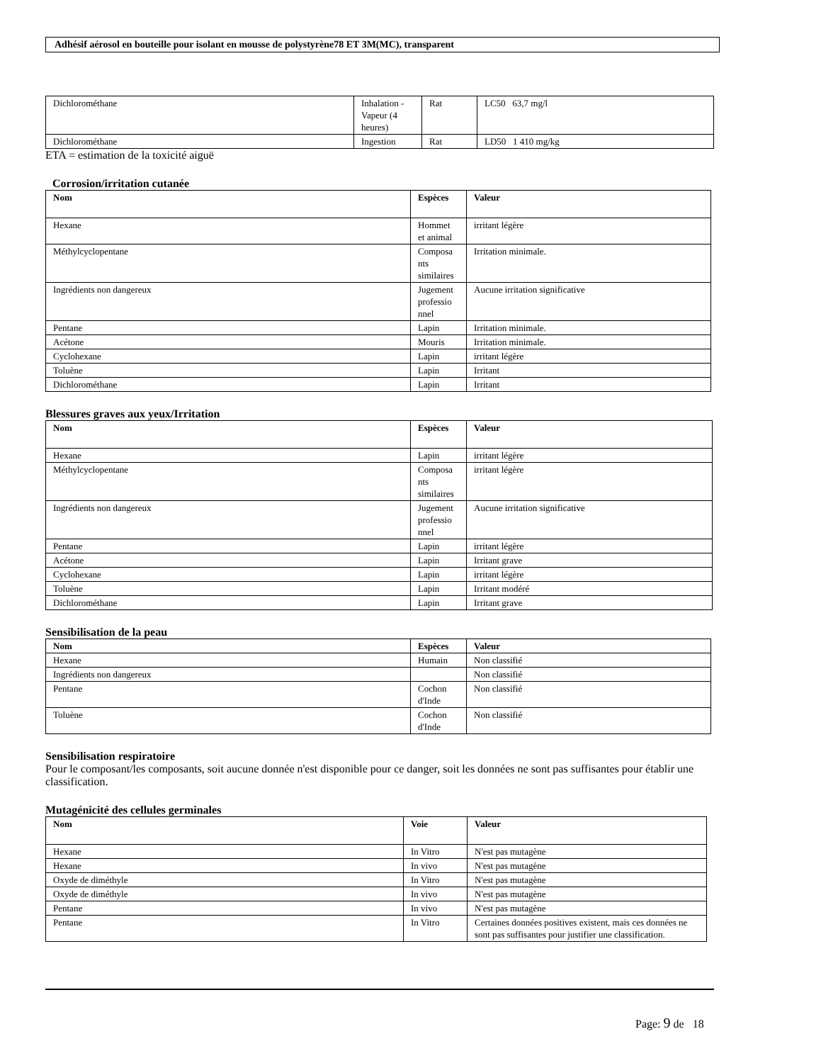Adhésif aérosol en bouteille pour isolant en mousse de polystyrène78 ET 3M(MC), transparent
| Dichlorométhane | Inhalation - Vapeur (4 heures) | Rat | LC50 63,7 mg/l |
| Dichlorométhane | Ingestion | Rat | LD50 1 410 mg/kg |
ETA = estimation de la toxicité aiguë
Corrosion/irritation cutanée
| Nom | Espèces | Valeur |
| --- | --- | --- |
| Hexane | Hommet et animal | irritant légère |
| Méthylcyclopentane | Composa nts similaires | Irritation minimale. |
| Ingrédients non dangereux | Jugement professio nnel | Aucune irritation significative |
| Pentane | Lapin | Irritation minimale. |
| Acétone | Mouris | Irritation minimale. |
| Cyclohexane | Lapin | irritant légère |
| Toluène | Lapin | Irritant |
| Dichlorométhane | Lapin | Irritant |
Blessures graves aux yeux/Irritation
| Nom | Espèces | Valeur |
| --- | --- | --- |
| Hexane | Lapin | irritant légère |
| Méthylcyclopentane | Composa nts similaires | irritant légère |
| Ingrédients non dangereux | Jugement professio nnel | Aucune irritation significative |
| Pentane | Lapin | irritant légère |
| Acétone | Lapin | Irritant grave |
| Cyclohexane | Lapin | irritant légère |
| Toluène | Lapin | Irritant modéré |
| Dichlorométhane | Lapin | Irritant grave |
Sensibilisation de la peau
| Nom | Espèces | Valeur |
| --- | --- | --- |
| Hexane | Humain | Non classifié |
| Ingrédients non dangereux | | Non classifié |
| Pentane | Cochon d'Inde | Non classifié |
| Toluène | Cochon d'Inde | Non classifié |
Sensibilisation respiratoire
Pour le composant/les composants, soit aucune donnée n'est disponible pour ce danger, soit les données ne sont pas suffisantes pour établir une classification.
Mutagénicité des cellules germinales
| Nom | Voie | Valeur |
| --- | --- | --- |
| Hexane | In Vitro | N'est pas mutagène |
| Hexane | In vivo | N'est pas mutagène |
| Oxyde de diméthyle | In Vitro | N'est pas mutagène |
| Oxyde de diméthyle | In vivo | N'est pas mutagène |
| Pentane | In vivo | N'est pas mutagène |
| Pentane | In Vitro | Certaines données positives existent, mais ces données ne sont pas suffisantes pour justifier une classification. |
Page: 9 de 18